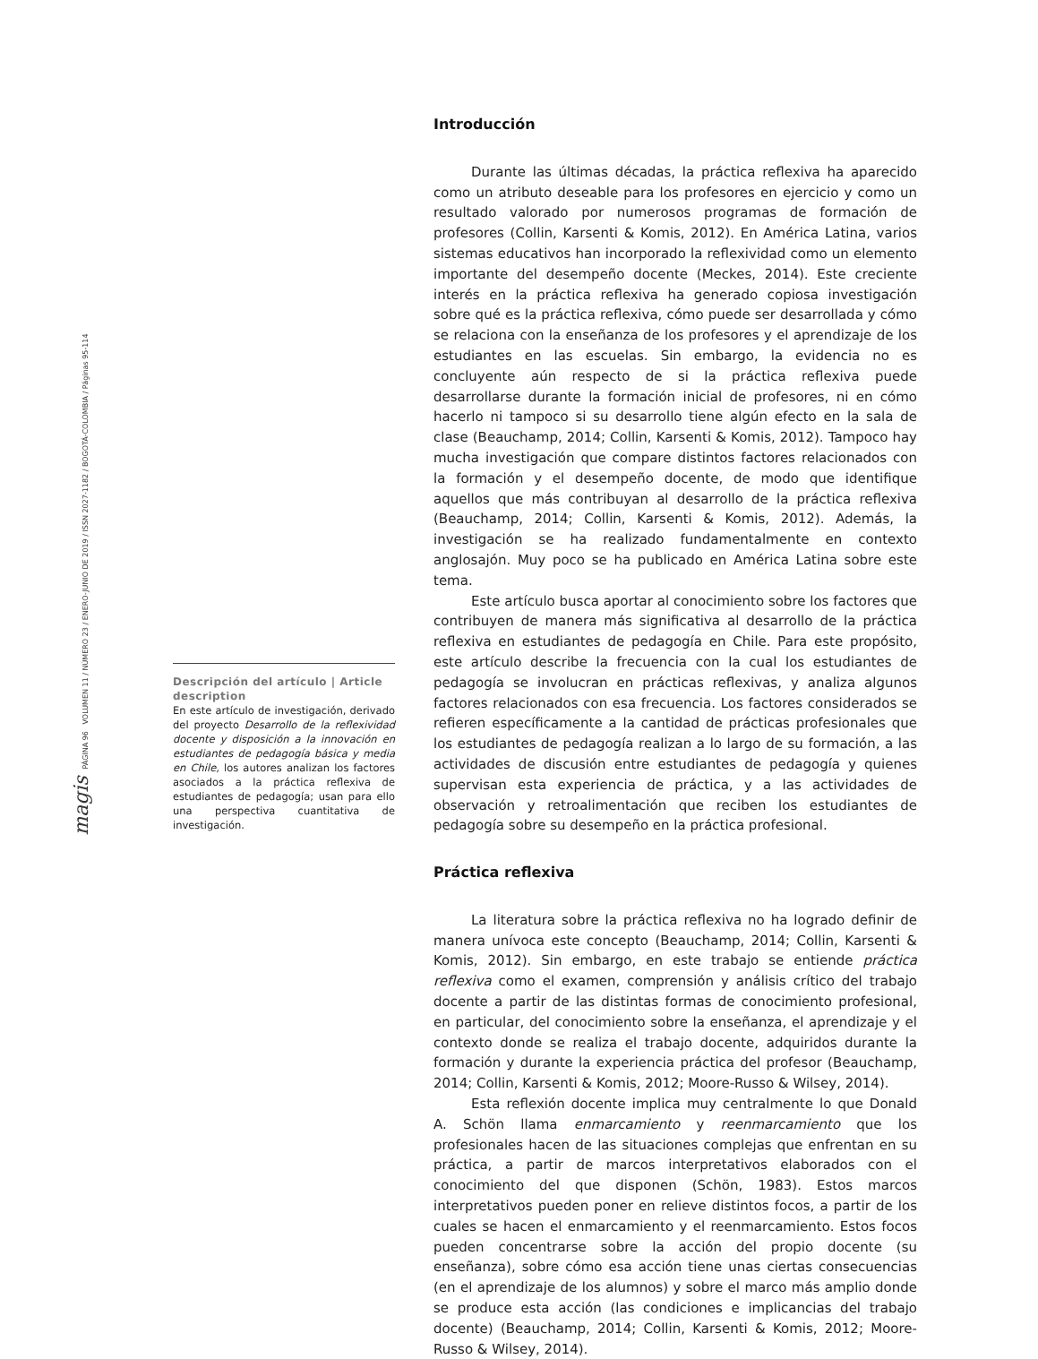magis PÁGINA 96 VOLUMEN 11 / NÚMERO 23 / ENERO-JUNIO DE 2019 / ISSN 2027-1182 / BOGOTÁ-COLOMBIA / Páginas 95-114
Descripción del artículo | Article description
En este artículo de investigación, derivado del proyecto Desarrollo de la reflexividad docente y disposición a la innovación en estudiantes de pedagogía básica y media en Chile, los autores analizan los factores asociados a la práctica reflexiva de estudiantes de pedagogía; usan para ello una perspectiva cuantitativa de investigación.
Introducción
Durante las últimas décadas, la práctica reflexiva ha aparecido como un atributo deseable para los profesores en ejercicio y como un resultado valorado por numerosos programas de formación de profesores (Collin, Karsenti & Komis, 2012). En América Latina, varios sistemas educativos han incorporado la reflexividad como un elemento importante del desempeño docente (Meckes, 2014). Este creciente interés en la práctica reflexiva ha generado copiosa investigación sobre qué es la práctica reflexiva, cómo puede ser desarrollada y cómo se relaciona con la enseñanza de los profesores y el aprendizaje de los estudiantes en las escuelas. Sin embargo, la evidencia no es concluyente aún respecto de si la práctica reflexiva puede desarrollarse durante la formación inicial de profesores, ni en cómo hacerlo ni tampoco si su desarrollo tiene algún efecto en la sala de clase (Beauchamp, 2014; Collin, Karsenti & Komis, 2012). Tampoco hay mucha investigación que compare distintos factores relacionados con la formación y el desempeño docente, de modo que identifique aquellos que más contribuyan al desarrollo de la práctica reflexiva (Beauchamp, 2014; Collin, Karsenti & Komis, 2012). Además, la investigación se ha realizado fundamentalmente en contexto anglosajón. Muy poco se ha publicado en América Latina sobre este tema.
Este artículo busca aportar al conocimiento sobre los factores que contribuyen de manera más significativa al desarrollo de la práctica reflexiva en estudiantes de pedagogía en Chile. Para este propósito, este artículo describe la frecuencia con la cual los estudiantes de pedagogía se involucran en prácticas reflexivas, y analiza algunos factores relacionados con esa frecuencia. Los factores considerados se refieren específicamente a la cantidad de prácticas profesionales que los estudiantes de pedagogía realizan a lo largo de su formación, a las actividades de discusión entre estudiantes de pedagogía y quienes supervisan esta experiencia de práctica, y a las actividades de observación y retroalimentación que reciben los estudiantes de pedagogía sobre su desempeño en la práctica profesional.
Práctica reflexiva
La literatura sobre la práctica reflexiva no ha logrado definir de manera unívoca este concepto (Beauchamp, 2014; Collin, Karsenti & Komis, 2012). Sin embargo, en este trabajo se entiende práctica reflexiva como el examen, comprensión y análisis crítico del trabajo docente a partir de las distintas formas de conocimiento profesional, en particular, del conocimiento sobre la enseñanza, el aprendizaje y el contexto donde se realiza el trabajo docente, adquiridos durante la formación y durante la experiencia práctica del profesor (Beauchamp, 2014; Collin, Karsenti & Komis, 2012; Moore-Russo & Wilsey, 2014).
Esta reflexión docente implica muy centralmente lo que Donald A. Schön llama enmarcamiento y reenmarcamiento que los profesionales hacen de las situaciones complejas que enfrentan en su práctica, a partir de marcos interpretativos elaborados con el conocimiento del que disponen (Schön, 1983). Estos marcos interpretativos pueden poner en relieve distintos focos, a partir de los cuales se hacen el enmarcamiento y el reenmarcamiento. Estos focos pueden concentrarse sobre la acción del propio docente (su enseñanza), sobre cómo esa acción tiene unas ciertas consecuencias (en el aprendizaje de los alumnos) y sobre el marco más amplio donde se produce esta acción (las condiciones e implicancias del trabajo docente) (Beauchamp, 2014; Collin, Karsenti & Komis, 2012; Moore-Russo & Wilsey, 2014).